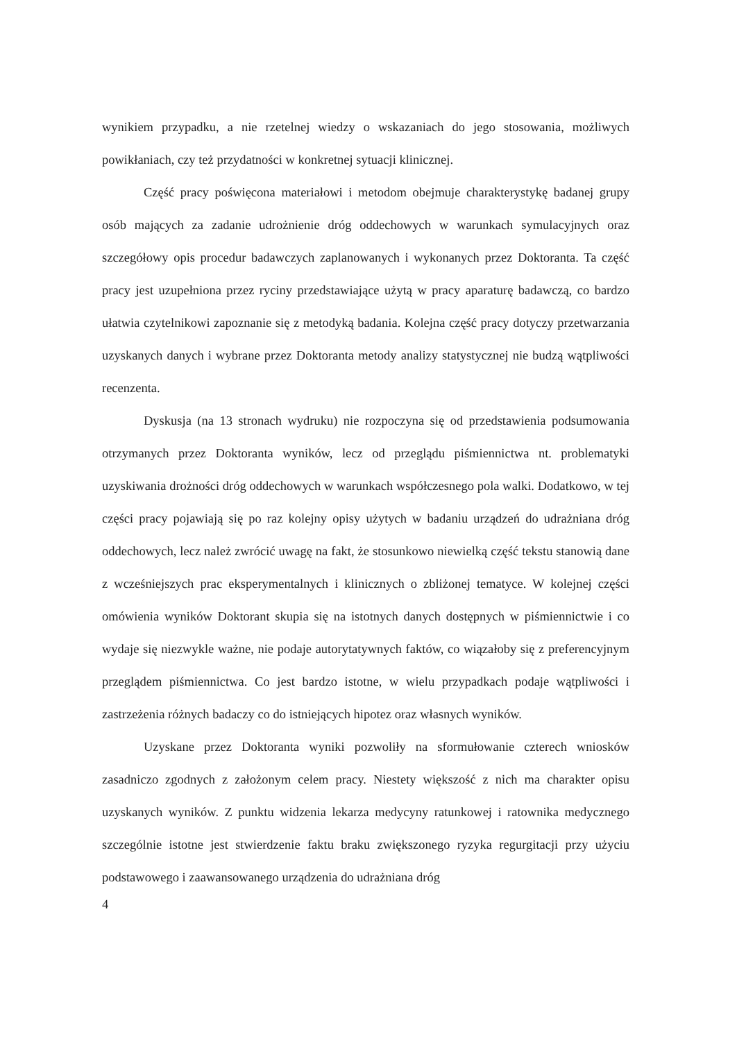wynikiem przypadku, a nie rzetelnej wiedzy o wskazaniach do jego stosowania, możliwych powikłaniach, czy też przydatności w konkretnej sytuacji klinicznej.
Część pracy poświęcona materiałowi i metodom obejmuje charakterystykę badanej grupy osób mających za zadanie udrożnienie dróg oddechowych w warunkach symulacyjnych oraz szczegółowy opis procedur badawczych zaplanowanych i wykonanych przez Doktoranta. Ta część pracy jest uzupełniona przez ryciny przedstawiające użytą w pracy aparaturę badawczą, co bardzo ułatwia czytelnikowi zapoznanie się z metodyką badania. Kolejna część pracy dotyczy przetwarzania uzyskanych danych i wybrane przez Doktoranta metody analizy statystycznej nie budzą wątpliwości recenzenta.
Dyskusja (na 13 stronach wydruku) nie rozpoczyna się od przedstawienia podsumowania otrzymanych przez Doktoranta wyników, lecz od przeglądu piśmiennictwa nt. problematyki uzyskiwania drożności dróg oddechowych w warunkach współczesnego pola walki. Dodatkowo, w tej części pracy pojawiają się po raz kolejny opisy użytych w badaniu urządzeń do udrażniana dróg oddechowych, lecz należ zwrócić uwagę na fakt, że stosunkowo niewielką część tekstu stanowią dane z wcześniejszych prac eksperymentalnych i klinicznych o zbliżonej tematyce. W kolejnej części omówienia wyników Doktorant skupia się na istotnych danych dostępnych w piśmiennictwie i co wydaje się niezwykle ważne, nie podaje autorytatywnych faktów, co wiązałoby się z preferencyjnym przeglądem piśmiennictwa. Co jest bardzo istotne, w wielu przypadkach podaje wątpliwości i zastrzeżenia różnych badaczy co do istniejących hipotez oraz własnych wyników.
Uzyskane przez Doktoranta wyniki pozwoliły na sformułowanie czterech wniosków zasadniczo zgodnych z założonym celem pracy. Niestety większość z nich ma charakter opisu uzyskanych wyników. Z punktu widzenia lekarza medycyny ratunkowej i ratownika medycznego szczególnie istotne jest stwierdzenie faktu braku zwiększonego ryzyka regurgitacji przy użyciu podstawowego i zaawansowanego urządzenia do udrażniana dróg
4